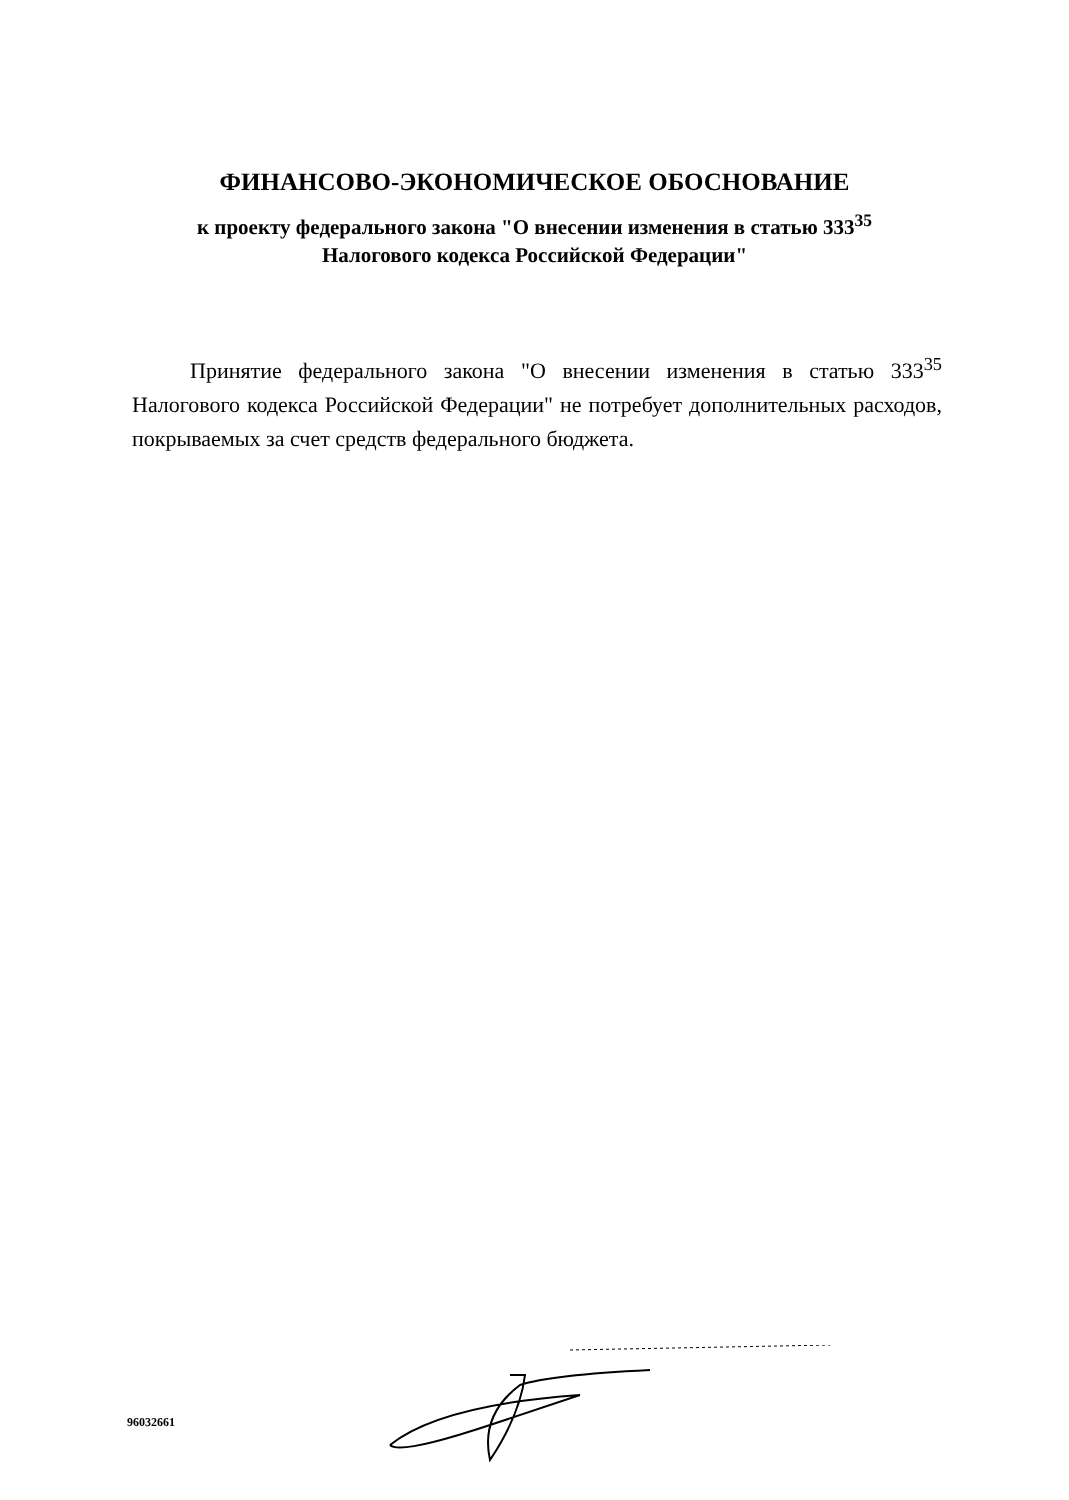ФИНАНСОВО-ЭКОНОМИЧЕСКОЕ ОБОСНОВАНИЕ
к проекту федерального закона "О внесении изменения в статью 333<sup>35</sup>
Налогового кодекса Российской Федерации"
Принятие федерального закона "О внесении изменения в статью 333<sup>35</sup> Налогового кодекса Российской Федерации" не потребует дополнительных расходов, покрываемых за счет средств федерального бюджета.
96032661